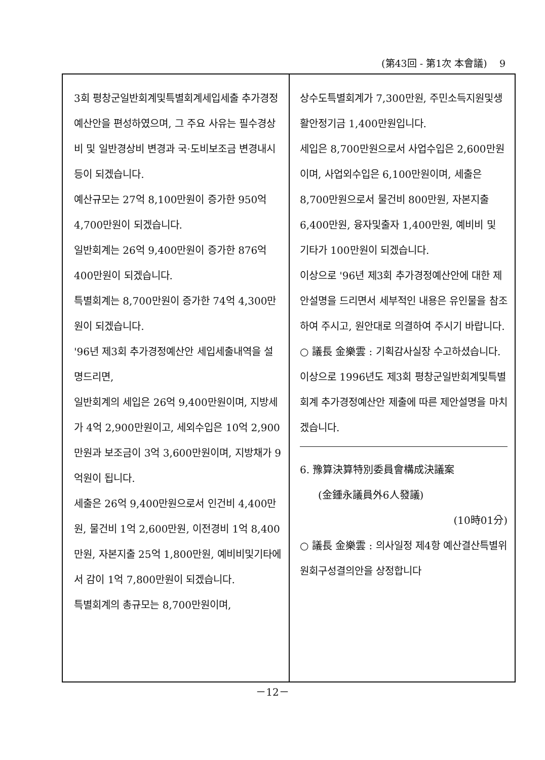(第43回 - 第1次 本會議) 9
3회 평창군일반회계및특별회계세입세출 추가경정예산안을 편성하였으며, 그 주요 사유는 필수경상비 및 일반경상비 변경과 국·도비보조금 변경내시 등이 되겠습니다.
예산규모는 27억 8,100만원이 증가한 950억 4,700만원이 되겠습니다.
일반회계는 26억 9,400만원이 증가한 876억 400만원이 되겠습니다.
특별회계는 8,700만원이 증가한 74억 4,300만원이 되겠습니다.
'96년 제3회 추가경정예산안 세입세출내역을 설명드리면,
일반회계의 세입은 26억 9,400만원이며, 지방세가 4억 2,900만원이고, 세외수입은 10억 2,900만원과 보조금이 3억 3,600만원이며, 지방채가 9억원이 됩니다.
세출은 26억 9,400만원으로서 인건비 4,400만원, 물건비 1억 2,600만원, 이전경비 1억 8,400만원, 자본지출 25억 1,800만원, 예비비및기타에서 감이 1억 7,800만원이 되겠습니다.
특별회계의 총규모는 8,700만원이며,
상수도특별회계가 7,300만원, 주민소득지원및생활안정기금 1,400만원입니다.
세입은 8,700만원으로서 사업수입은 2,600만원이며, 사업외수입은 6,100만원이며, 세출은 8,700만원으로서 물건비 800만원, 자본지출 6,400만원, 융자및출자 1,400만원, 예비비 및 기타가 100만원이 되겠습니다.
이상으로 '96년 제3회 추가경정예산안에 대한 제안설명을 드리면서 세부적인 내용은 유인물을 참조하여 주시고, 원안대로 의결하여 주시기 바랍니다.
○ 議長 金樂雲 : 기획감사실장 수고하셨습니다.
이상으로 1996년도 제3회 평창군일반회계및특별회계 추가경정예산안 제출에 따른 제안설명을 마치겠습니다.
6. 豫算決算特別委員會構成決議案
(金鍾永議員外6人發議)
(10時01分)
○ 議長 金樂雲 : 의사일정 제4항 예산결산특별위원회구성결의안을 상정합니다
－12－